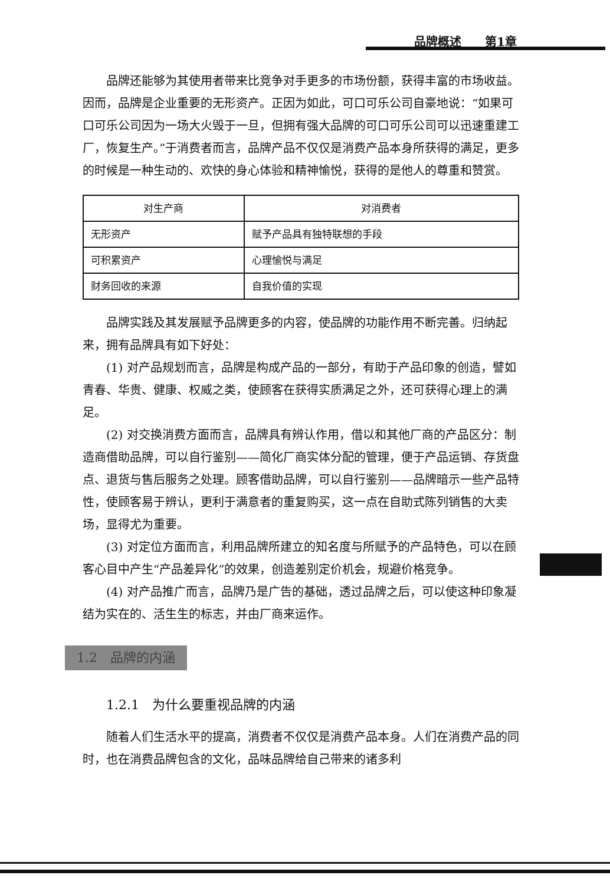品牌概述　　第1章
品牌还能够为其使用者带来比竞争对手更多的市场份额，获得丰富的市场收益。因而，品牌是企业重要的无形资产。正因为如此，可口可乐公司自豪地说：“如果可口可乐公司因为一场大火毁于一旦，但拥有强大品牌的可口可乐公司可以迅速重建工厂，恢复生产。”于消费者而言，品牌产品不仅仅是消费产品本身所获得的满足，更多的时候是一种生动的、欢快的身心体验和精神愉悦，获得的是他人的尊重和赞赏。
| 对生产商 | 对消费者 |
| --- | --- |
| 无形资产 | 赋予产品具有独特联想的手段 |
| 可积累资产 | 心理愉悦与满足 |
| 财务回收的来源 | 自我价值的实现 |
品牌实践及其发展赋予品牌更多的内容，使品牌的功能作用不断完善。归纳起来，拥有品牌具有如下好处：
(1) 对产品规划而言，品牌是构成产品的一部分，有助于产品印象的创造，譬如青春、华贵、健康、权威之类，使顾客在获得实质满足之外，还可获得心理上的满足。
(2) 对交换消费方面而言，品牌具有辨认作用，借以和其他厂商的产品区分：制造商借助品牌，可以自行鉴别——简化厂商实体分配的管理，便于产品运销、存货盘点、退货与售后服务之处理。顾客借助品牌，可以自行鉴别——品牌暗示一些产品特性，使顾客易于辨认，更利于满意者的重复购买，这一点在自助式陈列销售的大卖场，显得尤为重要。
(3) 对定位方面而言，利用品牌所建立的知名度与所赋予的产品特色，可以在顾客心目中产生“产品差异化”的效果，创造差别定价机会，规避价格竞争。
(4) 对产品推广而言，品牌乃是广告的基础，透过品牌之后，可以使这种印象凝结为实在的、活生生的标志，并由厂商来运作。
1.2　品牌的内涵
1.2.1　为什么要重视品牌的内涵
随着人们生活水平的提高，消费者不仅仅是消费产品本身。人们在消费产品的同时，也在消费品牌包含的文化，品味品牌给自己带来的诸多利